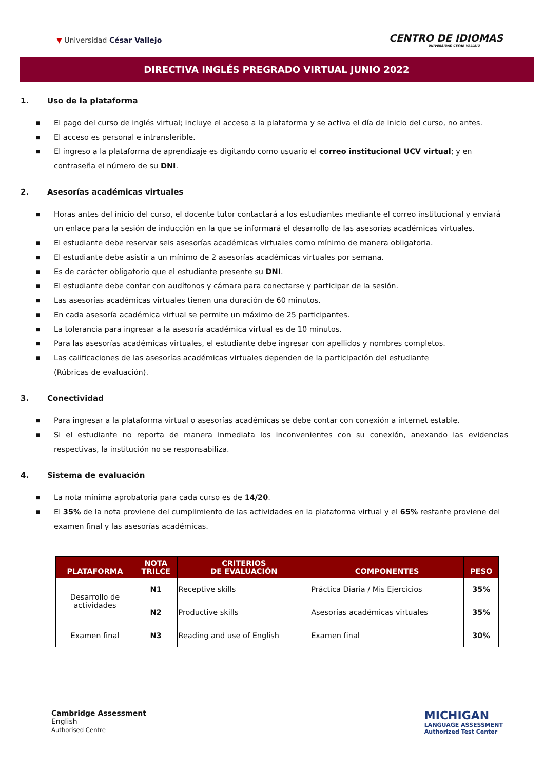▼ Universidad César Vallejo
CENTRO DE IDIOMAS
UNIVERSIDAD CÉSAR VALLEJO
DIRECTIVA INGLÉS PREGRADO VIRTUAL JUNIO 2022
1. Uso de la plataforma
■ El pago del curso de inglés virtual; incluye el acceso a la plataforma y se activa el día de inicio del curso, no antes.
■ El acceso es personal e intransferible.
■ El ingreso a la plataforma de aprendizaje es digitando como usuario el correo institucional UCV virtual; y en contraseña el número de su DNI.
2. Asesorías académicas virtuales
■ Horas antes del inicio del curso, el docente tutor contactará a los estudiantes mediante el correo institucional y enviará un enlace para la sesión de inducción en la que se informará el desarrollo de las asesorías académicas virtuales.
■ El estudiante debe reservar seis asesorías académicas virtuales como mínimo de manera obligatoria.
■ El estudiante debe asistir a un mínimo de 2 asesorías académicas virtuales por semana.
■ Es de carácter obligatorio que el estudiante presente su DNI.
■ El estudiante debe contar con audífonos y cámara para conectarse y participar de la sesión.
■ Las asesorías académicas virtuales tienen una duración de 60 minutos.
■ En cada asesoría académica virtual se permite un máximo de 25 participantes.
■ La tolerancia para ingresar a la asesoría académica virtual es de 10 minutos.
■ Para las asesorías académicas virtuales, el estudiante debe ingresar con apellidos y nombres completos.
■ Las calificaciones de las asesorías académicas virtuales dependen de la participación del estudiante
(Rúbricas de evaluación).
3. Conectividad
■ Para ingresar a la plataforma virtual o asesorías académicas se debe contar con conexión a internet estable.
■ Si el estudiante no reporta de manera inmediata los inconvenientes con su conexión, anexando las evidencias respectivas, la institución no se responsabiliza.
4. Sistema de evaluación
■ La nota mínima aprobatoria para cada curso es de 14/20.
■ El 35% de la nota proviene del cumplimiento de las actividades en la plataforma virtual y el 65% restante proviene del examen final y las asesorías académicas.
| PLATAFORMA | NOTA TRILCE | CRITERIOS DE EVALUACIÓN | COMPONENTES | PESO |
| --- | --- | --- | --- | --- |
| Desarrollo de actividades | N1 | Receptive skills | Práctica Diaria / Mis Ejercicios | 35% |
| | N2 | Productive skills | Asesorías académicas virtuales | 35% |
| Examen final | N3 | Reading and use of English | Examen final | 30% |
Cambridge Assessment
English
Authorised Centre
MICHIGAN
LANGUAGE ASSESSMENT
Authorized Test Center